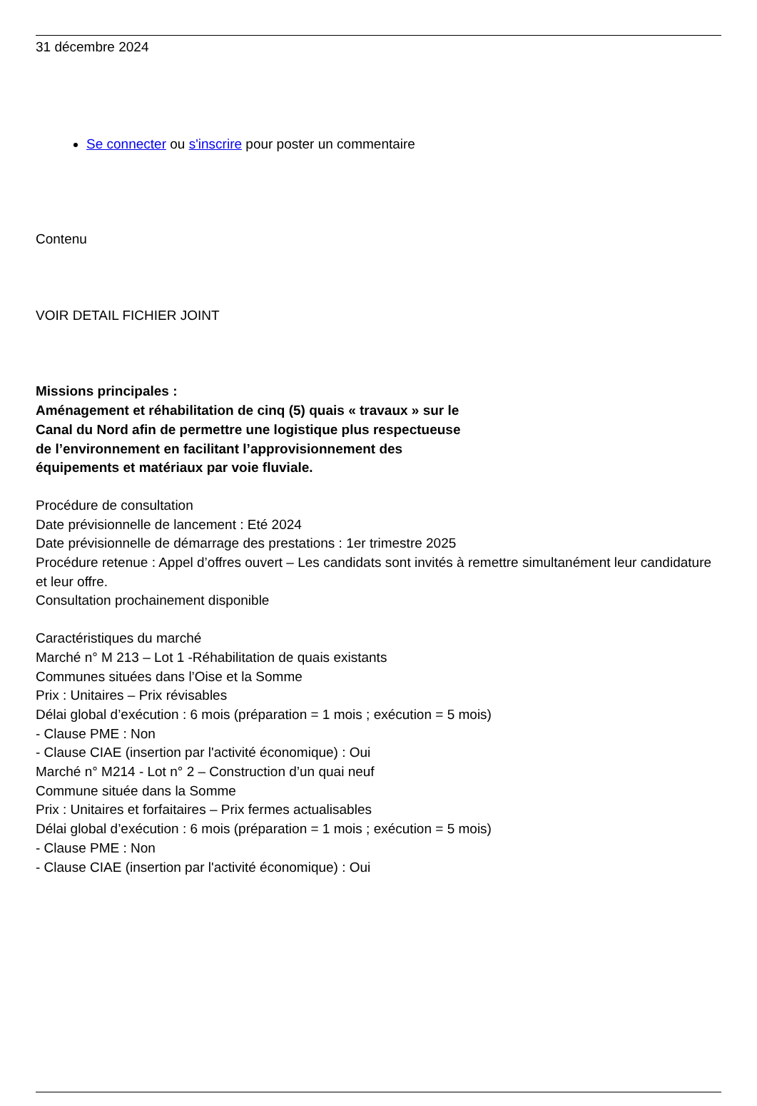31 décembre 2024
Se connecter ou s'inscrire pour poster un commentaire
Contenu
VOIR DETAIL FICHIER JOINT
Missions principales :
Aménagement et réhabilitation de cinq (5) quais « travaux » sur le
Canal du Nord afin de permettre une logistique plus respectueuse
de l’environnement en facilitant l’approvisionnement des
équipements et matériaux par voie fluviale.
Procédure de consultation
Date prévisionnelle de lancement : Eté 2024
Date prévisionnelle de démarrage des prestations : 1er trimestre 2025
Procédure retenue : Appel d’offres ouvert – Les candidats sont invités à remettre simultanément leur candidature
et leur offre.
Consultation prochainement disponible
Caractéristiques du marché
Marché n° M 213 – Lot 1 -Réhabilitation de quais existants
Communes situées dans l’Oise et la Somme
Prix : Unitaires – Prix révisables
Délai global d’exécution : 6 mois (préparation = 1 mois ; exécution = 5 mois)
- Clause PME : Non
- Clause CIAE (insertion par l'activité économique) : Oui
Marché n° M214 - Lot n° 2 – Construction d’un quai neuf
Commune située dans la Somme
Prix : Unitaires et forfaitaires – Prix fermes actualisables
Délai global d’exécution : 6 mois (préparation = 1 mois ; exécution = 5 mois)
- Clause PME : Non
- Clause CIAE (insertion par l'activité économique) : Oui